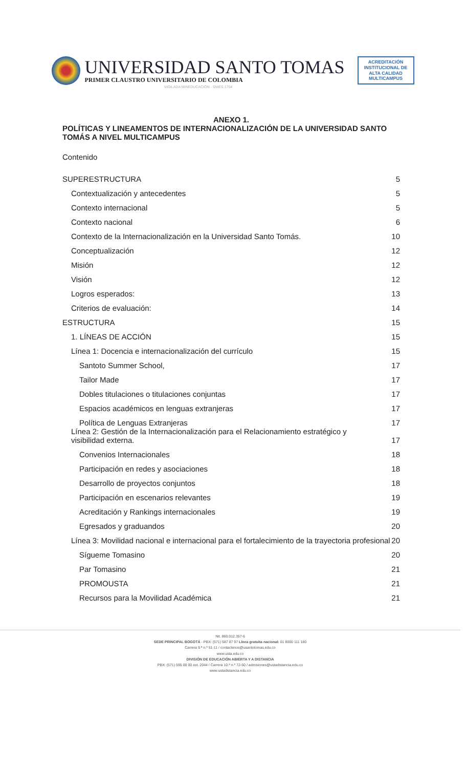UNIVERSIDAD SANTO TOMAS
PRIMER CLAUSTRO UNIVERSITARIO DE COLOMBIA
VIGILADA MINEDUCACIÓN - SNIES 1704
ACREDITACIÓN INSTITUCIONAL DE ALTA CALIDAD MULTICAMPUS
ANEXO 1.
POLÍTICAS Y LINEAMENTOS DE INTERNACIONALIZACIÓN DE LA UNIVERSIDAD SANTO TOMÁS A NIVEL MULTICAMPUS
Contenido
SUPERESTRUCTURA 5
Contextualización y antecedentes 5
Contexto internacional 5
Contexto nacional 6
Contexto de la Internacionalización en la Universidad Santo Tomás. 10
Conceptualización 12
Misión 12
Visión 12
Logros esperados: 13
Criterios de evaluación: 14
ESTRUCTURA 15
1. LÍNEAS DE ACCIÓN 15
Línea 1: Docencia e internacionalización del currículo 15
Santoto Summer School, 17
Tailor Made 17
Dobles titulaciones o titulaciones conjuntas 17
Espacios académicos en lenguas extranjeras 17
Política de Lenguas Extranjeras 17
Línea 2: Gestión de la Internacionalización para el Relacionamiento estratégico y visibilidad externa. 17
Convenios Internacionales 18
Participación en redes y asociaciones 18
Desarrollo de proyectos conjuntos 18
Participación en escenarios relevantes 19
Acreditación y Rankings internacionales 19
Egresados y graduandos 20
Línea 3: Movilidad nacional e internacional para el fortalecimiento de la trayectoria profesional 20
Sígueme Tomasino 20
Par Tomasino 21
PROMOUSTA 21
Recursos para la Movilidad Académica 21
Nit. 860.012.357-6
SEDE PRINCIPAL BOGOTÁ - PBX: (571) 587 87 97 Línea gratuita nacional: 01 8000 111 180
Carrera 9.ª n.º 51-11 / contactenos@usantotomas.edu.co
www.usta.edu.co
DIVISIÓN DE EDUCACIÓN ABIERTA Y A DISTANCIA
PBX: (571) 595 00 00 ext. 2044 / Carrera 10.ª n.º 72-50 / admisiones@ustadistancia.edu.co
www.ustadistancia.edu.co